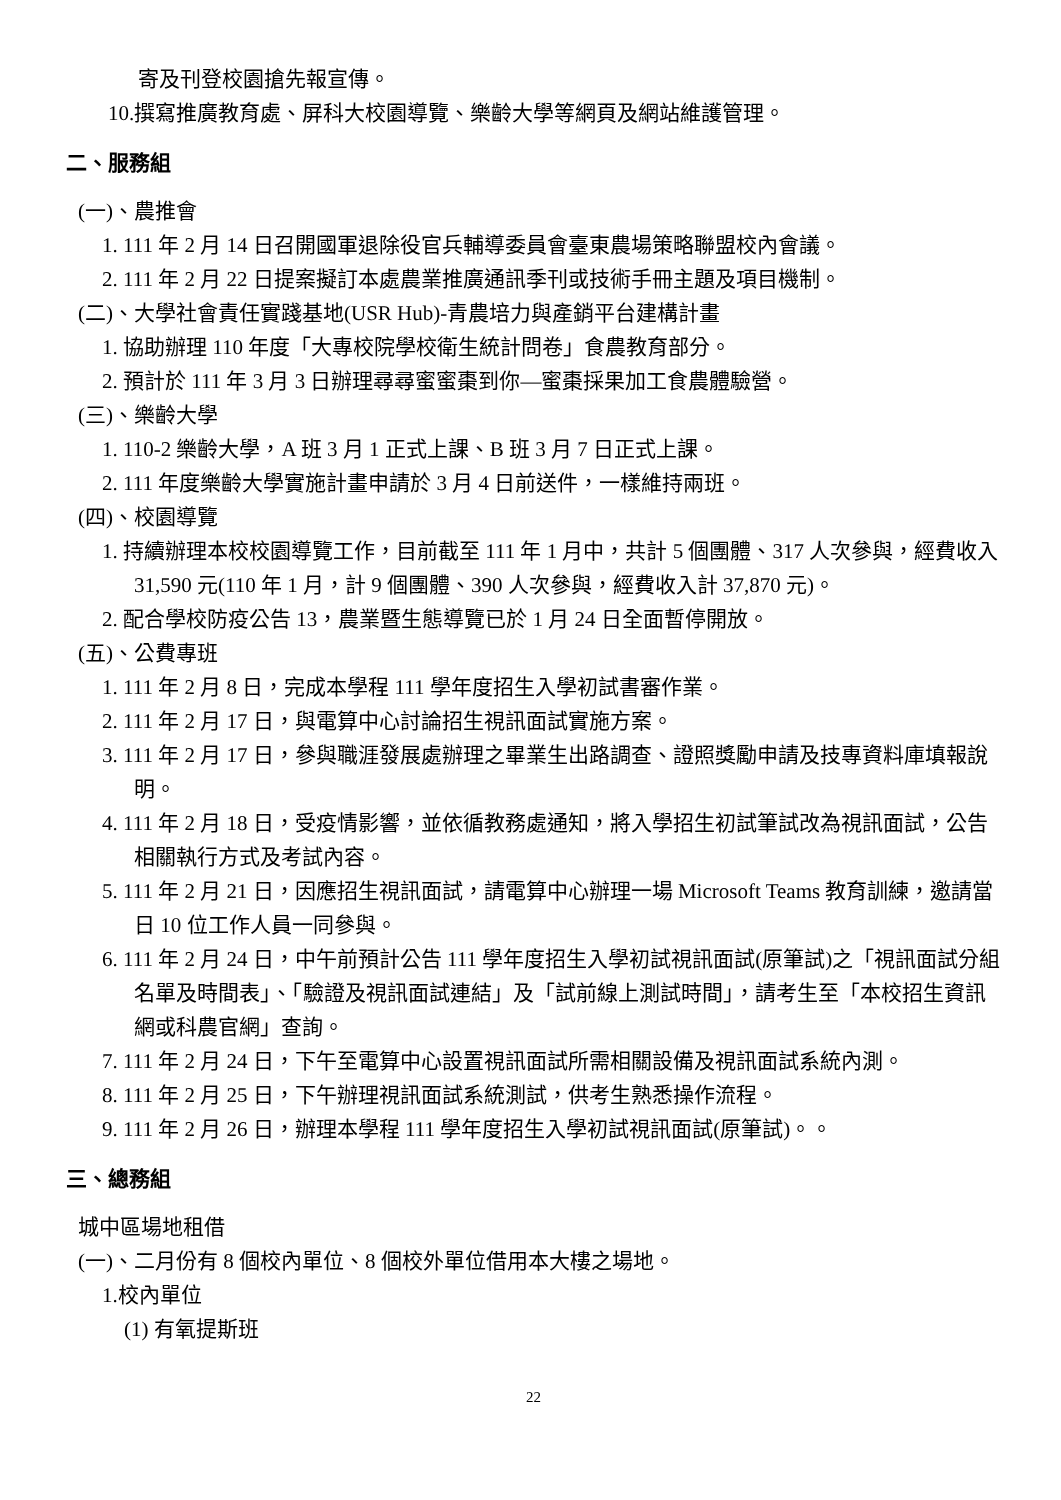寄及刊登校園搶先報宣傳。
10.撰寫推廣教育處、屏科大校園導覽、樂齡大學等網頁及網站維護管理。
二、服務組
(一)、農推會
1. 111 年 2 月 14 日召開國軍退除役官兵輔導委員會臺東農場策略聯盟校內會議。
2. 111 年 2 月 22 日提案擬訂本處農業推廣通訊季刊或技術手冊主題及項目機制。
(二)、大學社會責任實踐基地(USR Hub)-青農培力與產銷平台建構計畫
1. 協助辦理 110 年度「大專校院學校衛生統計問卷」食農教育部分。
2. 預計於 111 年 3 月 3 日辦理尋尋蜜蜜棗到你—蜜棗採果加工食農體驗營。
(三)、樂齡大學
1. 110-2 樂齡大學，A 班 3 月 1 正式上課、B 班 3 月 7 日正式上課。
2. 111 年度樂齡大學實施計畫申請於 3 月 4 日前送件，一樣維持兩班。
(四)、校園導覽
1. 持續辦理本校校園導覽工作，目前截至 111 年 1 月中，共計 5 個團體、317 人次參與，經費收入 31,590 元(110 年 1 月，計 9 個團體、390 人次參與，經費收入計 37,870 元)。
2. 配合學校防疫公告 13，農業暨生態導覽已於 1 月 24 日全面暫停開放。
(五)、公費專班
1. 111 年 2 月 8 日，完成本學程 111 學年度招生入學初試書審作業。
2. 111 年 2 月 17 日，與電算中心討論招生視訊面試實施方案。
3. 111 年 2 月 17 日，參與職涯發展處辦理之畢業生出路調查、證照獎勵申請及技專資料庫填報說明。
4. 111 年 2 月 18 日，受疫情影響，並依循教務處通知，將入學招生初試筆試改為視訊面試，公告相關執行方式及考試內容。
5. 111 年 2 月 21 日，因應招生視訊面試，請電算中心辦理一場 Microsoft Teams 教育訓練，邀請當日 10 位工作人員一同參與。
6. 111 年 2 月 24 日，中午前預計公告 111 學年度招生入學初試視訊面試(原筆試)之「視訊面試分組名單及時間表」、「驗證及視訊面試連結」及「試前線上測試時間」，請考生至「本校招生資訊網或科農官網」查詢。
7. 111 年 2 月 24 日，下午至電算中心設置視訊面試所需相關設備及視訊面試系統內測。
8. 111 年 2 月 25 日，下午辦理視訊面試系統測試，供考生熟悉操作流程。
9. 111 年 2 月 26 日，辦理本學程 111 學年度招生入學初試視訊面試(原筆試)。。
三、總務組
城中區場地租借
(一)、二月份有 8 個校內單位、8 個校外單位借用本大樓之場地。
1.校內單位
(1) 有氧提斯班
22